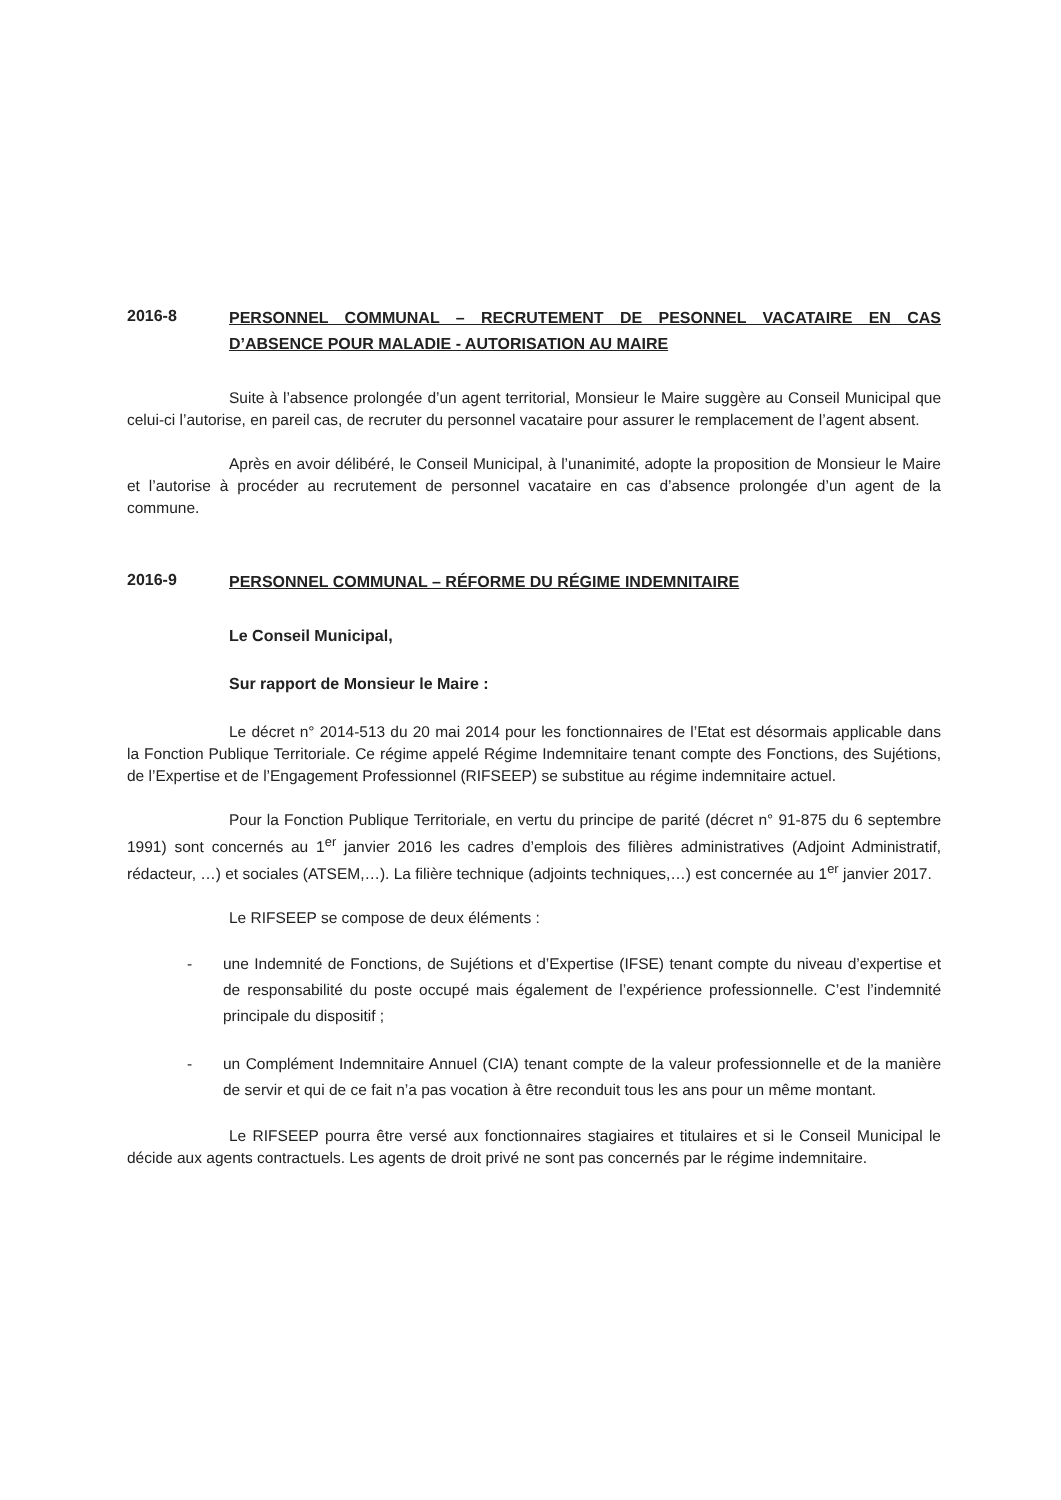2016-8
PERSONNEL COMMUNAL – RECRUTEMENT DE PESONNEL VACATAIRE EN CAS D’ABSENCE POUR MALADIE - AUTORISATION AU MAIRE
Suite à l’absence prolongée d’un agent territorial, Monsieur le Maire suggère au Conseil Municipal que celui-ci l’autorise, en pareil cas, de recruter du personnel vacataire pour assurer le remplacement de l’agent absent.
Après en avoir délibéré, le Conseil Municipal, à l’unanimité, adopte la proposition de Monsieur le Maire et l’autorise à procéder au recrutement de personnel vacataire en cas d’absence prolongée d’un agent de la commune.
2016-9
PERSONNEL COMMUNAL – RÉFORME DU RÉGIME INDEMNITAIRE
Le Conseil Municipal,
Sur rapport de Monsieur le Maire :
Le décret n° 2014-513 du 20 mai 2014 pour les fonctionnaires de l’Etat est désormais applicable dans la Fonction Publique Territoriale. Ce régime appelé Régime Indemnitaire tenant compte des Fonctions, des Sujétions, de l’Expertise et de l’Engagement Professionnel (RIFSEEP) se substitue au régime indemnitaire actuel.
Pour la Fonction Publique Territoriale, en vertu du principe de parité (décret n° 91-875 du 6 septembre 1991) sont concernés au 1<sup>er</sup> janvier 2016 les cadres d’emplois des filières administratives (Adjoint Administratif, rédacteur, …) et sociales (ATSEM,…). La filière technique (adjoints techniques,…) est concernée au 1<sup>er</sup> janvier 2017.
Le RIFSEEP se compose de deux éléments :
- une Indemnité de Fonctions, de Sujétions et d’Expertise (IFSE) tenant compte du niveau d’expertise et de responsabilité du poste occupé mais également de l’expérience professionnelle. C’est l’indemnité principale du dispositif ;
- un Complément Indemnitaire Annuel (CIA) tenant compte de la valeur professionnelle et de la manière de servir et qui de ce fait n’a pas vocation à être reconduit tous les ans pour un même montant.
Le RIFSEEP pourra être versé aux fonctionnaires stagiaires et titulaires et si le Conseil Municipal le décide aux agents contractuels. Les agents de droit privé ne sont pas concernés par le régime indemnitaire.